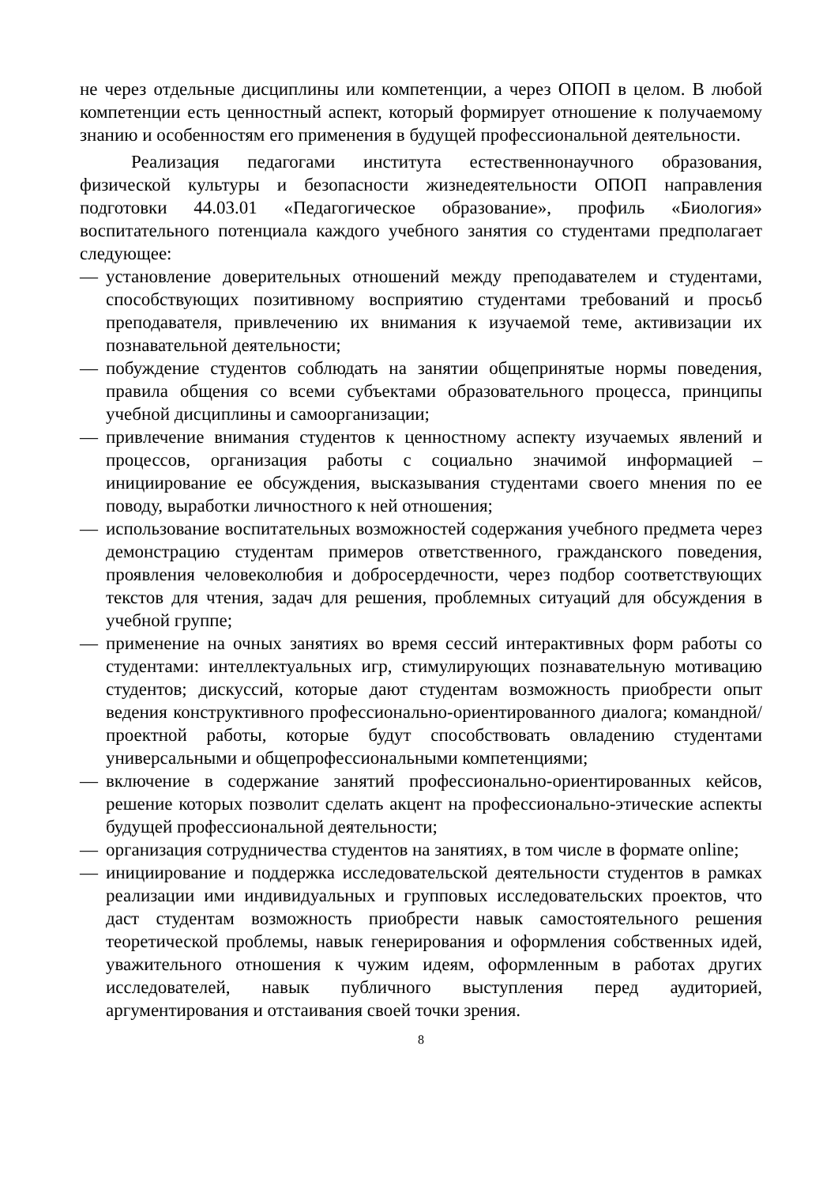не через отдельные дисциплины или компетенции, а через ОПОП в целом. В любой компетенции есть ценностный аспект, который формирует отношение к получаемому знанию и особенностям его применения в будущей профессиональной деятельности.
Реализация педагогами института естественнонаучного образования, физической культуры и безопасности жизнедеятельности ОПОП направления подготовки 44.03.01 «Педагогическое образование», профиль «Биология» воспитательного потенциала каждого учебного занятия со студентами предполагает следующее:
— установление доверительных отношений между преподавателем и студентами, способствующих позитивному восприятию студентами требований и просьб преподавателя, привлечению их внимания к изучаемой теме, активизации их познавательной деятельности;
— побуждение студентов соблюдать на занятии общепринятые нормы поведения, правила общения со всеми субъектами образовательного процесса, принципы учебной дисциплины и самоорганизации;
— привлечение внимания студентов к ценностному аспекту изучаемых явлений и процессов, организация работы с социально значимой информацией – инициирование ее обсуждения, высказывания студентами своего мнения по ее поводу, выработки личностного к ней отношения;
— использование воспитательных возможностей содержания учебного предмета через демонстрацию студентам примеров ответственного, гражданского поведения, проявления человеколюбия и добросердечности, через подбор соответствующих текстов для чтения, задач для решения, проблемных ситуаций для обсуждения в учебной группе;
— применение на очных занятиях во время сессий интерактивных форм работы со студентами: интеллектуальных игр, стимулирующих познавательную мотивацию студентов; дискуссий, которые дают студентам возможность приобрести опыт ведения конструктивного профессионально-ориентированного диалога; командной/проектной работы, которые будут способствовать овладению студентами универсальными и общепрофессиональными компетенциями;
— включение в содержание занятий профессионально-ориентированных кейсов, решение которых позволит сделать акцент на профессионально-этические аспекты будущей профессиональной деятельности;
— организация сотрудничества студентов на занятиях, в том числе в формате online;
— инициирование и поддержка исследовательской деятельности студентов в рамках реализации ими индивидуальных и групповых исследовательских проектов, что даст студентам возможность приобрести навык самостоятельного решения теоретической проблемы, навык генерирования и оформления собственных идей, уважительного отношения к чужим идеям, оформленным в работах других исследователей, навык публичного выступления перед аудиторией, аргументирования и отстаивания своей точки зрения.
8